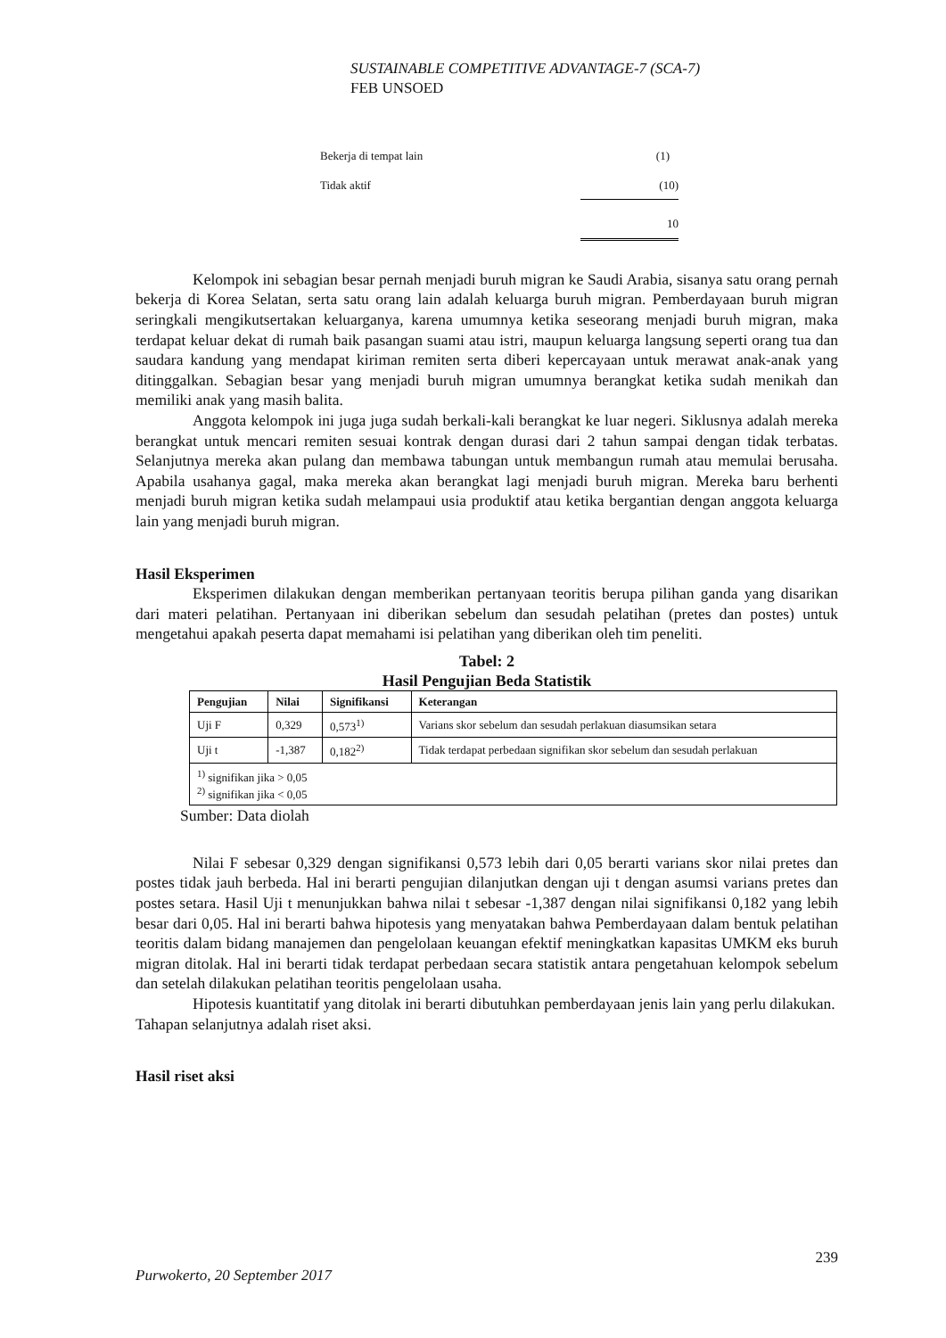SUSTAINABLE COMPETITIVE ADVANTAGE-7 (SCA-7)
FEB UNSOED
| Bekerja di tempat lain | (1) |
| Tidak aktif | (10) |
| | 10 |
Kelompok ini sebagian besar pernah menjadi buruh migran ke Saudi Arabia, sisanya satu orang pernah bekerja di Korea Selatan, serta satu orang lain adalah keluarga buruh migran. Pemberdayaan buruh migran seringkali mengikutsertakan keluarganya, karena umumnya ketika seseorang menjadi buruh migran, maka terdapat keluar dekat di rumah baik pasangan suami atau istri, maupun keluarga langsung seperti orang tua dan saudara kandung yang mendapat kiriman remiten serta diberi kepercayaan untuk merawat anak-anak yang ditinggalkan. Sebagian besar yang menjadi buruh migran umumnya berangkat ketika sudah menikah dan memiliki anak yang masih balita.
Anggota kelompok ini juga juga sudah berkali-kali berangkat ke luar negeri. Siklusnya adalah mereka berangkat untuk mencari remiten sesuai kontrak dengan durasi dari 2 tahun sampai dengan tidak terbatas. Selanjutnya mereka akan pulang dan membawa tabungan untuk membangun rumah atau memulai berusaha. Apabila usahanya gagal, maka mereka akan berangkat lagi menjadi buruh migran. Mereka baru berhenti menjadi buruh migran ketika sudah melampaui usia produktif atau ketika bergantian dengan anggota keluarga lain yang menjadi buruh migran.
Hasil Eksperimen
Eksperimen dilakukan dengan memberikan pertanyaan teoritis berupa pilihan ganda yang disarikan dari materi pelatihan. Pertanyaan ini diberikan sebelum dan sesudah pelatihan (pretes dan postes) untuk mengetahui apakah peserta dapat memahami isi pelatihan yang diberikan oleh tim peneliti.
Tabel: 2
Hasil Pengujian Beda Statistik
| Pengujian | Nilai | Signifikansi | Keterangan |
| --- | --- | --- | --- |
| Uji F | 0,329 | 0,573<sup>1)</sup> | Varians skor sebelum dan sesudah perlakuan diasumsikan setara |
| Uji t | -1,387 | 0,182<sup>2)</sup> | Tidak terdapat perbedaan signifikan skor sebelum dan sesudah perlakuan |
| <sup>1)</sup> signifikan jika > 0,05 <sup>2)</sup> signifikan jika < 0,05 | | | |
Sumber: Data diolah
Nilai F sebesar 0,329 dengan signifikansi 0,573 lebih dari 0,05 berarti varians skor nilai pretes dan postes tidak jauh berbeda. Hal ini berarti pengujian dilanjutkan dengan uji t dengan asumsi varians pretes dan postes setara. Hasil Uji t menunjukkan bahwa nilai t sebesar -1,387 dengan nilai signifikansi 0,182 yang lebih besar dari 0,05. Hal ini berarti bahwa hipotesis yang menyatakan bahwa Pemberdayaan dalam bentuk pelatihan teoritis dalam bidang manajemen dan pengelolaan keuangan efektif meningkatkan kapasitas UMKM eks buruh migran ditolak. Hal ini berarti tidak terdapat perbedaan secara statistik antara pengetahuan kelompok sebelum dan setelah dilakukan pelatihan teoritis pengelolaan usaha.
Hipotesis kuantitatif yang ditolak ini berarti dibutuhkan pemberdayaan jenis lain yang perlu dilakukan. Tahapan selanjutnya adalah riset aksi.
Hasil riset aksi
239
Purwokerto, 20 September 2017